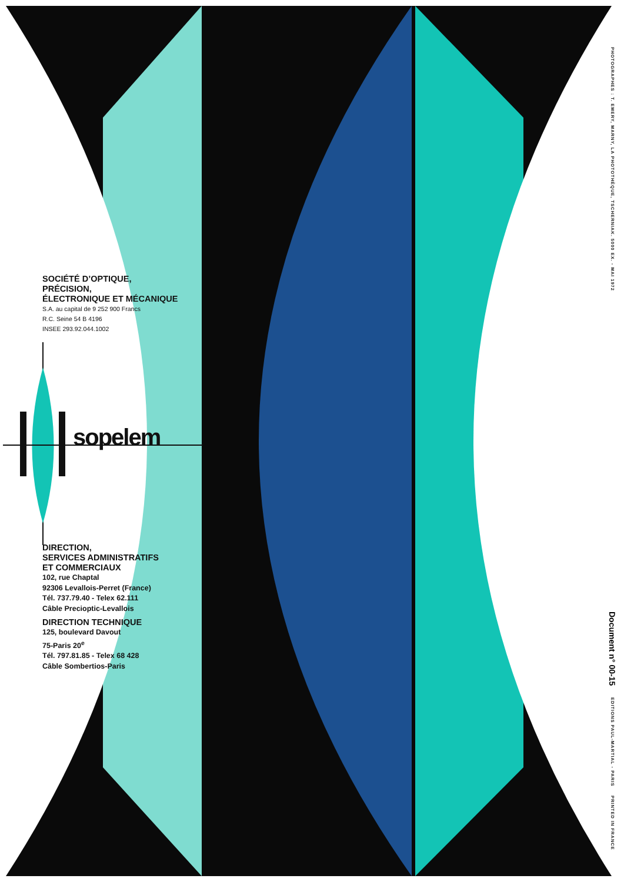SOCIÉTÉ D’OPTIQUE,
PRÉCISION,
ÉLECTRONIQUE ET MÉCANIQUE
S.A. au capital de 9 252 900 Francs
R.C. Seine 54 B 4196
INSEE 293.92.044.1002
sopelem
DIRECTION,
SERVICES ADMINISTRATIFS
ET COMMERCIAUX
102, rue Chaptal
92306 Levallois-Perret (France)
Tél. 737.79.40 - Telex 62.111
Câble Precioptic-Levallois
DIRECTION TECHNIQUE
125, boulevard Davout
75-Paris 20<sup>e</sup>
Tél. 797.81.85 - Telex 68 428
Câble Sombertios-Paris
PHOTOGRAPHES : T. EMERY, MARNY, LA PHOTOTHÈQUE, TSCHERNIAK. 5000 EX. - MAI 1972
Document n° 00-15
EDITIONS PAUL-MARTIAL - PARIS PRINTED IN FRANCE